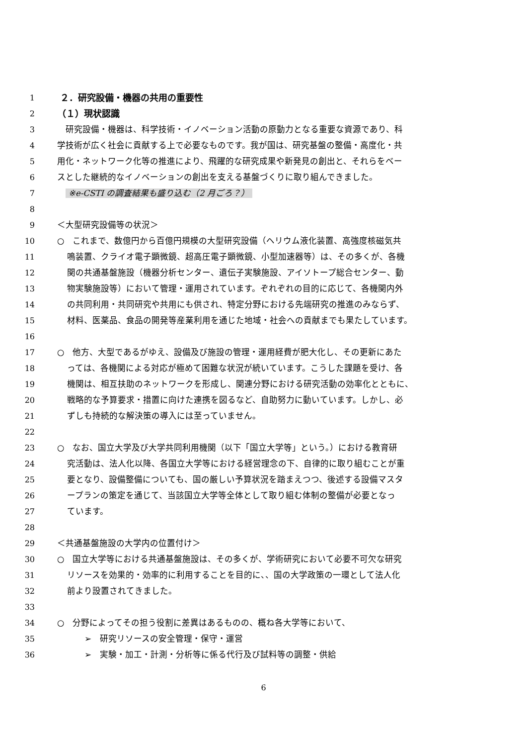1 ２．研究設備・機器の共用の重要性
2 （１）現状認識
3 　研究設備・機器は、科学技術・イノベーション活動の原動力となる重要な資源であり、科
4 学技術が広く社会に貢献する上で必要なものです。我が国は、研究基盤の整備・高度化・共
5 用化・ネットワーク化等の推進により、飛躍的な研究成果や新発見の創出と、それらをベー
6 スとした継続的なイノベーションの創出を支える基盤づくりに取り組んできました。
7 ※e-CSTI の調査結果も盛り込む（2 月ごろ？）
8
9 ＜大型研究設備等の状況＞
10 ○　これまで、数億円から百億円規模の大型研究設備（ヘリウム液化装置、高強度核磁気共
11 鳴装置、クライオ電子顕微鏡、超高圧電子顕微鏡、小型加速器等）は、その多くが、各機
12 関の共通基盤施設（機器分析センター、遺伝子実験施設、アイソトープ総合センター、動
13 物実験施設等）において管理・運用されています。ぞれぞれの目的に応じて、各機関内外
14 の共同利用・共同研究や共用にも供され、特定分野における先端研究の推進のみならず、
15 材料、医薬品、食品の開発等産業利用を通じた地域・社会への貢献までも果たしています。
16
17 ○　他方、大型であるがゆえ、設備及び施設の管理・運用経費が肥大化し、その更新にあた
18 っては、各機関による対応が極めて困難な状況が続いています。こうした課題を受け、各
19 機関は、相互扶助のネットワークを形成し、関連分野における研究活動の効率化とともに、
20 戦略的な予算要求・措置に向けた連携を図るなど、自助努力に動いています。しかし、必
21 ずしも持続的な解決策の導入には至っていません。
22
23 ○　なお、国立大学及び大学共同利用機関（以下「国立大学等」という。）における教育研
24 究活動は、法人化以降、各国立大学等における経営理念の下、自律的に取り組むことが重
25 要となり、設備整備についても、国の厳しい予算状況を踏まえつつ、後述する設備マスタ
26 ープランの策定を通じて、当該国立大学等全体として取り組む体制の整備が必要となっ
27 ています。
28
29 ＜共通基盤施設の大学内の位置付け＞
30 ○　国立大学等における共通基盤施設は、その多くが、学術研究において必要不可欠な研究
31 リソースを効果的・効率的に利用することを目的に、、国の大学政策の一環として法人化
32 前より設置されてきました。
33
34 ○　分野によってその担う役割に差異はあるものの、概ね各大学等において、
35 ➢　研究リソースの安全管理・保守・運営
36 ➢　実験・加工・計測・分析等に係る代行及び試料等の調整・供給
6